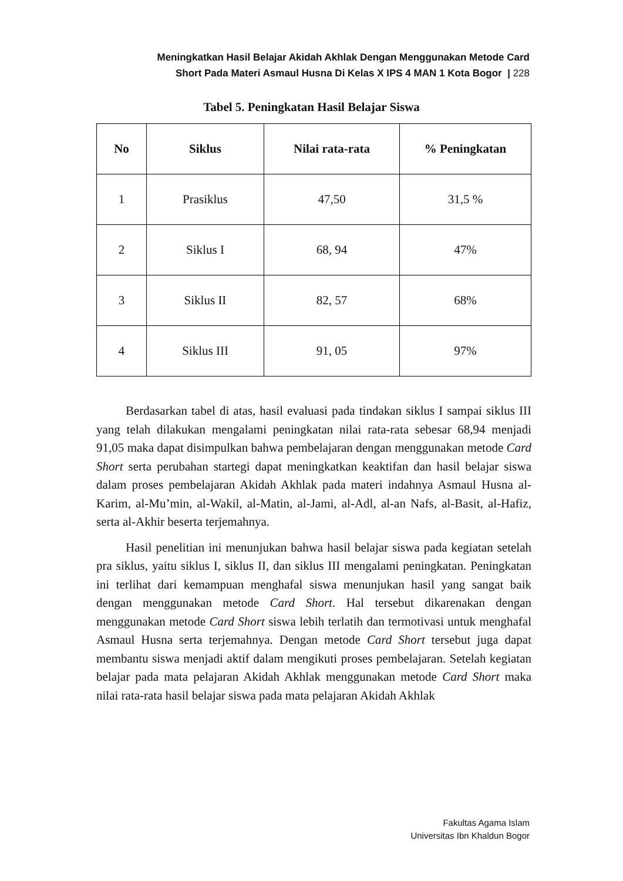Meningkatkan Hasil Belajar Akidah Akhlak Dengan Menggunakan Metode Card
Short Pada Materi Asmaul Husna Di Kelas X IPS 4 MAN 1 Kota Bogor | 228
Tabel 5. Peningkatan Hasil Belajar Siswa
| No | Siklus | Nilai rata-rata | % Peningkatan |
| --- | --- | --- | --- |
| 1 | Prasiklus | 47,50 | 31,5 % |
| 2 | Siklus I | 68, 94 | 47% |
| 3 | Siklus II | 82, 57 | 68% |
| 4 | Siklus III | 91, 05 | 97% |
Berdasarkan tabel di atas, hasil evaluasi pada tindakan siklus I sampai siklus III yang telah dilakukan mengalami peningkatan nilai rata-rata sebesar 68,94 menjadi 91,05 maka dapat disimpulkan bahwa pembelajaran dengan menggunakan metode Card Short serta perubahan startegi dapat meningkatkan keaktifan dan hasil belajar siswa dalam proses pembelajaran Akidah Akhlak pada materi indahnya Asmaul Husna al-Karim, al-Mu’min, al-Wakil, al-Matin, al-Jami, al-Adl, al-an Nafs, al-Basit, al-Hafiz, serta al-Akhir beserta terjemahnya.
Hasil penelitian ini menunjukan bahwa hasil belajar siswa pada kegiatan setelah pra siklus, yaitu siklus I, siklus II, dan siklus III mengalami peningkatan. Peningkatan ini terlihat dari kemampuan menghafal siswa menunjukan hasil yang sangat baik dengan menggunakan metode Card Short. Hal tersebut dikarenakan dengan menggunakan metode Card Short siswa lebih terlatih dan termotivasi untuk menghafal Asmaul Husna serta terjemahnya. Dengan metode Card Short tersebut juga dapat membantu siswa menjadi aktif dalam mengikuti proses pembelajaran. Setelah kegiatan belajar pada mata pelajaran Akidah Akhlak menggunakan metode Card Short maka nilai rata-rata hasil belajar siswa pada mata pelajaran Akidah Akhlak
Fakultas Agama Islam
Universitas Ibn Khaldun Bogor